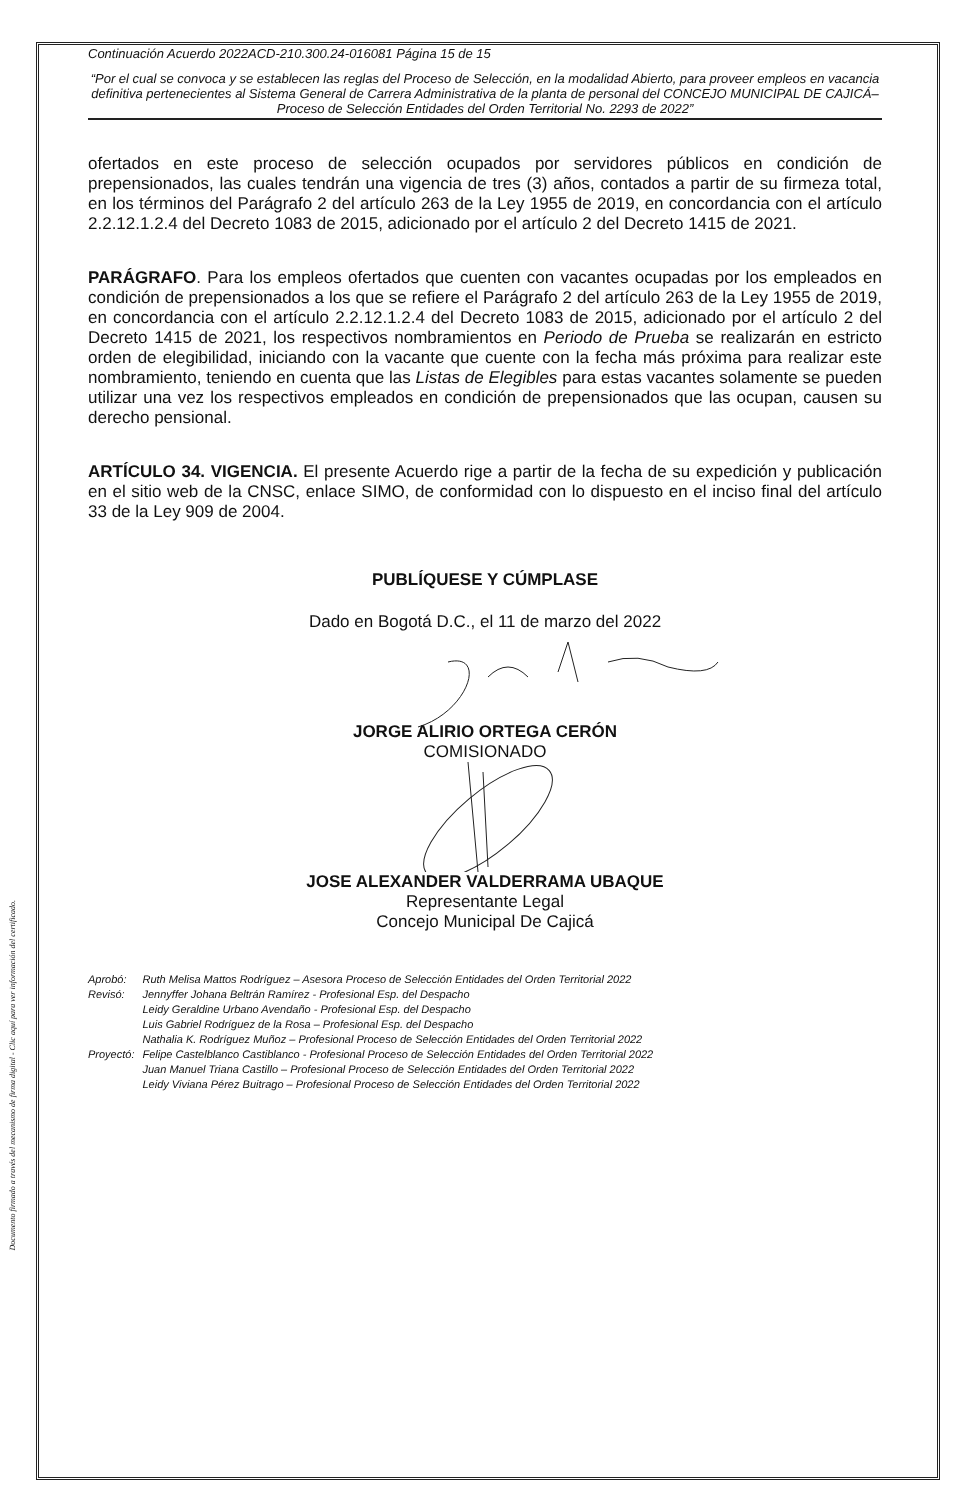Documento firmado a través del mecanismo de firma digital - Clic aquí para ver información del certificado.
Continuación Acuerdo 2022ACD-210.300.24-016081 Página 15 de 15
“Por el cual se convoca y se establecen las reglas del Proceso de Selección, en la modalidad Abierto, para proveer empleos en vacancia definitiva pertenecientes al Sistema General de Carrera Administrativa de la planta de personal del CONCEJO MUNICIPAL DE CAJICÁ– Proceso de Selección Entidades del Orden Territorial No. 2293 de 2022”
ofertados en este proceso de selección ocupados por servidores públicos en condición de prepensionados, las cuales tendrán una vigencia de tres (3) años, contados a partir de su firmeza total, en los términos del Parágrafo 2 del artículo 263 de la Ley 1955 de 2019, en concordancia con el artículo 2.2.12.1.2.4 del Decreto 1083 de 2015, adicionado por el artículo 2 del Decreto 1415 de 2021.
PARÁGRAFO. Para los empleos ofertados que cuenten con vacantes ocupadas por los empleados en condición de prepensionados a los que se refiere el Parágrafo 2 del artículo 263 de la Ley 1955 de 2019, en concordancia con el artículo 2.2.12.1.2.4 del Decreto 1083 de 2015, adicionado por el artículo 2 del Decreto 1415 de 2021, los respectivos nombramientos en Periodo de Prueba se realizarán en estricto orden de elegibilidad, iniciando con la vacante que cuente con la fecha más próxima para realizar este nombramiento, teniendo en cuenta que las Listas de Elegibles para estas vacantes solamente se pueden utilizar una vez los respectivos empleados en condición de prepensionados que las ocupan, causen su derecho pensional.
ARTÍCULO 34. VIGENCIA. El presente Acuerdo rige a partir de la fecha de su expedición y publicación en el sitio web de la CNSC, enlace SIMO, de conformidad con lo dispuesto en el inciso final del artículo 33 de la Ley 909 de 2004.
PUBLÍQUESE Y CÚMPLASE
Dado en Bogotá D.C., el 11 de marzo del 2022
JORGE ALIRIO ORTEGA CERÓN
COMISIONADO
JOSE ALEXANDER VALDERRAMA UBAQUE
Representante Legal
Concejo Municipal De Cajicá
| Aprobó: | Ruth Melisa Mattos Rodríguez – Asesora Proceso de Selección Entidades del Orden Territorial 2022 |
| Revisó: | Jennyffer Johana Beltrán Ramírez - Profesional Esp. del Despacho Leidy Geraldine Urbano Avendaño - Profesional Esp. del Despacho Luis Gabriel Rodríguez de la Rosa – Profesional Esp. del Despacho Nathalia K. Rodríguez Muñoz – Profesional Proceso de Selección Entidades del Orden Territorial 2022 |
| Proyectó: | Felipe Castelblanco Castiblanco - Profesional Proceso de Selección Entidades del Orden Territorial 2022 Juan Manuel Triana Castillo – Profesional Proceso de Selección Entidades del Orden Territorial 2022 Leidy Viviana Pérez Buitrago – Profesional Proceso de Selección Entidades del Orden Territorial 2022 |